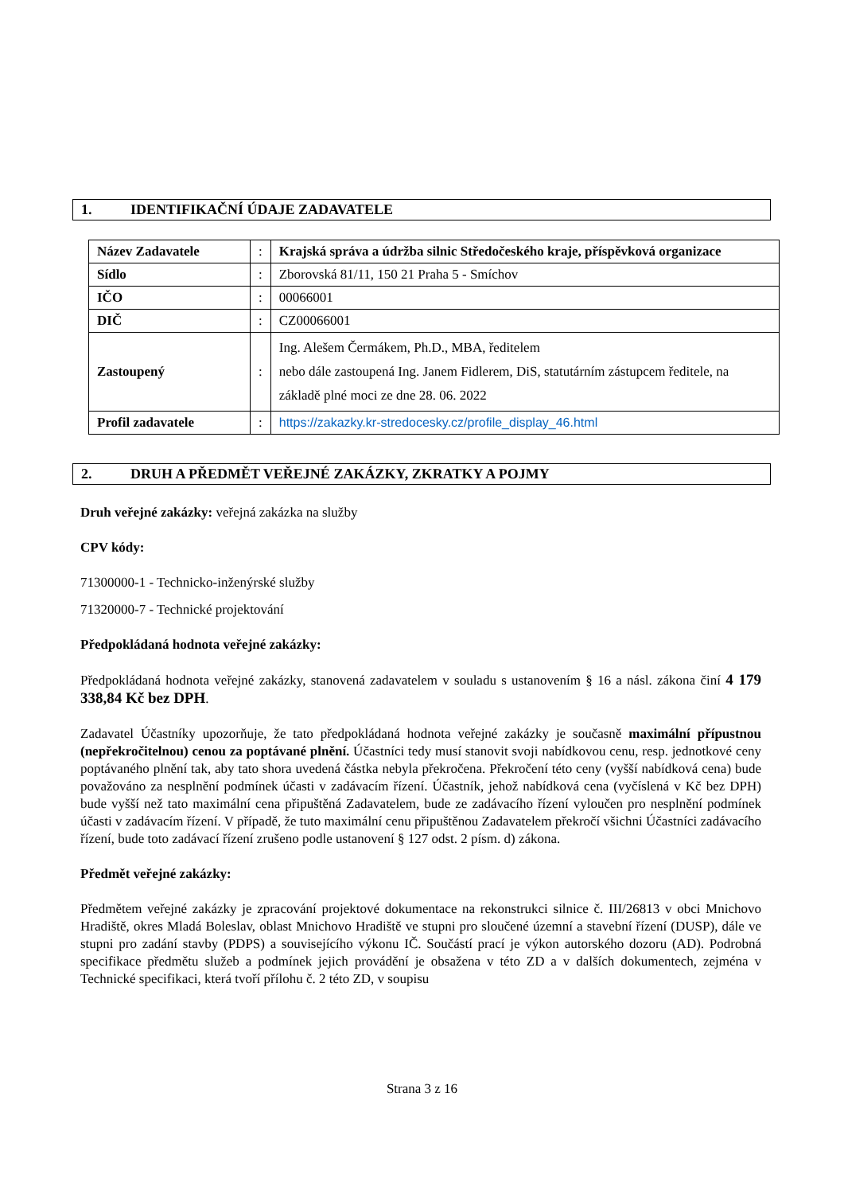1. IDENTIFIKAČNÍ ÚDAJE ZADAVATELE
| Název Zadavatele | : | Krajská správa a údržba silnic Středočeského kraje, příspěvková organizace |
| Sídlo | : | Zborovská 81/11, 150 21 Praha 5 - Smíchov |
| IČO | : | 00066001 |
| DIČ | : | CZ00066001 |
| Zastoupený | : | Ing. Alešem Čermákem, Ph.D., MBA, ředitelem nebo dále zastoupená Ing. Janem Fidlerem, DiS, statutárním zástupcem ředitele, na základě plné moci ze dne 28. 06. 2022 |
| Profil zadavatele | : | https://zakazky.kr-stredocesky.cz/profile_display_46.html |
2. DRUH A PŘEDMĚT VEŘEJNÉ ZAKÁZKY, ZKRATKY A POJMY
Druh veřejné zakázky: veřejná zakázka na služby
CPV kódy:
71300000-1 - Technicko-inženýrské služby
71320000-7 - Technické projektování
Předpokládaná hodnota veřejné zakázky:
Předpokládaná hodnota veřejné zakázky, stanovená zadavatelem v souladu s ustanovením § 16 a násl. zákona činí 4 179 338,84 Kč bez DPH.
Zadavatel Účastníky upozorňuje, že tato předpokládaná hodnota veřejné zakázky je současně maximální přípustnou (nepřekročitelnou) cenou za poptávané plnění. Účastníci tedy musí stanovit svoji nabídkovou cenu, resp. jednotkové ceny poptávaného plnění tak, aby tato shora uvedená částka nebyla překročena. Překročení této ceny (vyšší nabídková cena) bude považováno za nesplnění podmínek účasti v zadávacím řízení. Účastník, jehož nabídková cena (vyčíslená v Kč bez DPH) bude vyšší než tato maximální cena připuštěná Zadavatelem, bude ze zadávacího řízení vyloučen pro nesplnění podmínek účasti v zadávacím řízení. V případě, že tuto maximální cenu připuštěnou Zadavatelem překročí všichni Účastníci zadávacího řízení, bude toto zadávací řízení zrušeno podle ustanovení § 127 odst. 2 písm. d) zákona.
Předmět veřejné zakázky:
Předmětem veřejné zakázky je zpracování projektové dokumentace na rekonstrukci silnice č. III/26813 v obci Mnichovo Hradiště, okres Mladá Boleslav, oblast Mnichovo Hradiště ve stupni pro sloučené územní a stavební řízení (DUSP), dále ve stupni pro zadání stavby (PDPS) a souvisejícího výkonu IČ. Součástí prací je výkon autorského dozoru (AD). Podrobná specifikace předmětu služeb a podmínek jejich provádění je obsažena v této ZD a v dalších dokumentech, zejména v Technické specifikaci, která tvoří přílohu č. 2 této ZD, v soupisu
Strana 3 z 16